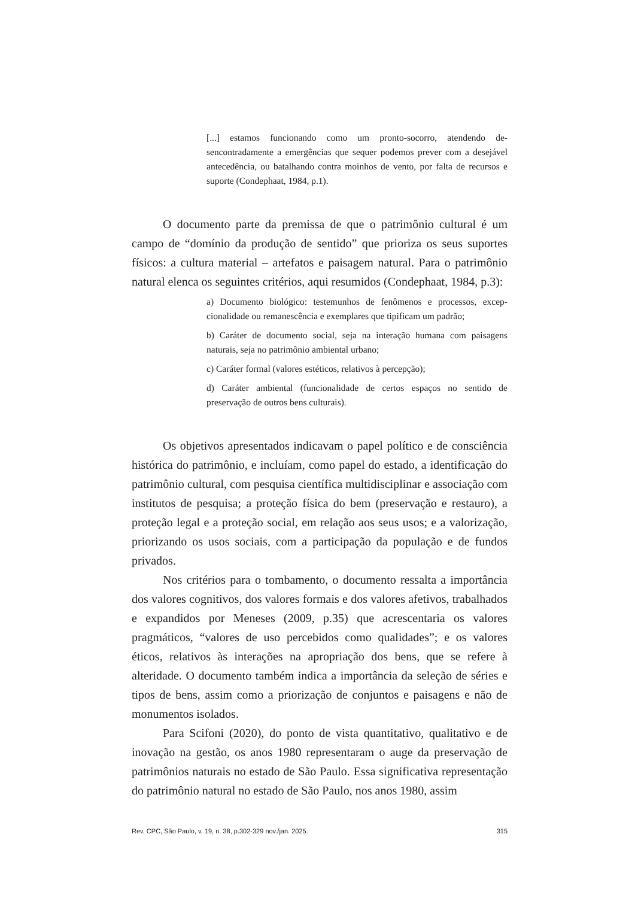[...] estamos funcionando como um pronto-socorro, atendendo de­sencontradamente a emergências que sequer podemos prever com a desejável antecedência, ou batalhando contra moinhos de vento, por falta de recursos e suporte (Condephaat, 1984, p.1).
O documento parte da premissa de que o patrimônio cultural é um campo de “domínio da produção de sentido” que prioriza os seus suportes físicos: a cultura material – artefatos e paisagem natural. Para o patrimônio natural elenca os seguintes critérios, aqui resumidos (Condephaat, 1984, p.3):
a) Documento biológico: testemunhos de fenômenos e processos, excep­cionalidade ou remanescência e exemplares que tipificam um padrão;
b) Caráter de documento social, seja na interação humana com paisa­gens naturais, seja no patrimônio ambiental urbano;
c) Caráter formal (valores estéticos, relativos à percepção);
d) Caráter ambiental (funcionalidade de certos espaços no sentido de preservação de outros bens culturais).
Os objetivos apresentados indicavam o papel político e de consciência histórica do patrimônio, e incluíam, como papel do estado, a identificação do patrimônio cultural, com pesquisa científica multidisciplinar e asso­ciação com institutos de pesquisa; a proteção física do bem (preservação e restauro), a proteção legal e a proteção social, em relação aos seus usos; e a valorização, priorizando os usos sociais, com a participação da população e de fundos privados.
Nos critérios para o tombamento, o documento ressalta a impor­tância dos valores cognitivos, dos valores formais e dos valores afetivos, trabalhados e expandidos por Meneses (2009, p.35) que acrescentaria os valores pragmáticos, “valores de uso percebidos como qualidades”; e os valores éticos, relativos às interações na apropriação dos bens, que se refere à alteridade. O documento também indica a importância da seleção de séries e tipos de bens, assim como a priorização de conjuntos e paisagens e não de monumentos isolados.
Para Scifoni (2020), do ponto de vista quantitativo, qualitativo e de inovação na gestão, os anos 1980 representaram o auge da preservação de patrimônios naturais no estado de São Paulo. Essa significativa represen­tação do patrimônio natural no estado de São Paulo, nos anos 1980, assim
Rev. CPC, São Paulo, v. 19, n. 38, p.302-329 nov./jan. 2025. 315